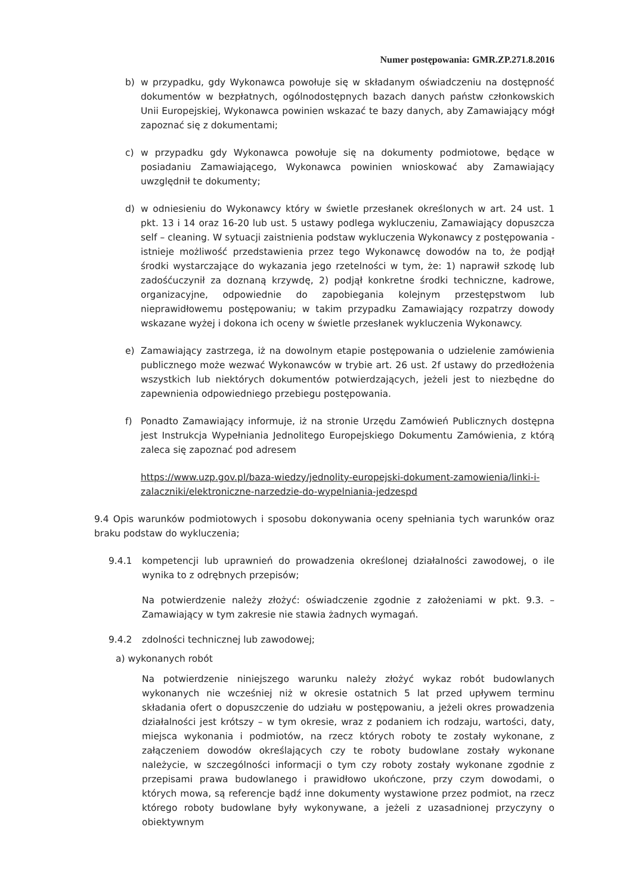Numer postępowania: GMR.ZP.271.8.2016
b) w przypadku, gdy Wykonawca powołuje się w składanym oświadczeniu na dostępność dokumentów w bezpłatnych, ogólnodostępnych bazach danych państw członkowskich Unii Europejskiej, Wykonawca powinien wskazać te bazy danych, aby Zamawiający mógł zapoznać się z dokumentami;
c) w przypadku gdy Wykonawca powołuje się na dokumenty podmiotowe, będące w posiadaniu Zamawiającego, Wykonawca powinien wnioskować aby Zamawiający uwzględnił te dokumenty;
d) w odniesieniu do Wykonawcy który w świetle przesłanek określonych w art. 24 ust. 1 pkt. 13 i 14 oraz 16-20 lub ust. 5 ustawy podlega wykluczeniu, Zamawiający dopuszcza self – cleaning. W sytuacji zaistnienia podstaw wykluczenia Wykonawcy z postępowania - istnieje możliwość przedstawienia przez tego Wykonawcę dowodów na to, że podjął środki wystarczające do wykazania jego rzetelności w tym, że: 1) naprawił szkodę lub zadośćuczynił za doznaną krzywdę, 2) podjął konkretne środki techniczne, kadrowe, organizacyjne, odpowiednie do zapobiegania kolejnym przestępstwom lub nieprawidłowemu postępowaniu; w takim przypadku Zamawiający rozpatrzy dowody wskazane wyżej i dokona ich oceny w świetle przesłanek wykluczenia Wykonawcy.
e) Zamawiający zastrzega, iż na dowolnym etapie postępowania o udzielenie zamówienia publicznego może wezwać Wykonawców w trybie art. 26 ust. 2f ustawy do przedłożenia wszystkich lub niektórych dokumentów potwierdzających, jeżeli jest to niezbędne do zapewnienia odpowiedniego przebiegu postępowania.
f) Ponadto Zamawiający informuje, iż na stronie Urzędu Zamówień Publicznych dostępna jest Instrukcja Wypełniania Jednolitego Europejskiego Dokumentu Zamówienia, z którą zaleca się zapoznać pod adresem
https://www.uzp.gov.pl/baza-wiedzy/jednolity-europejski-dokument-zamowienia/linki-i-zalaczniki/elektroniczne-narzedzie-do-wypelniania-jedzespd
9.4 Opis warunków podmiotowych i sposobu dokonywania oceny spełniania tych warunków oraz braku podstaw do wykluczenia;
9.4.1 kompetencji lub uprawnień do prowadzenia określonej działalności zawodowej, o ile wynika to z odrębnych przepisów;
Na potwierdzenie należy złożyć: oświadczenie zgodnie z założeniami w pkt. 9.3. – Zamawiający w tym zakresie nie stawia żadnych wymagań.
9.4.2 zdolności technicznej lub zawodowej;
a) wykonanych robót
Na potwierdzenie niniejszego warunku należy złożyć wykaz robót budowlanych wykonanych nie wcześniej niż w okresie ostatnich 5 lat przed upływem terminu składania ofert o dopuszczenie do udziału w postępowaniu, a jeżeli okres prowadzenia działalności jest krótszy – w tym okresie, wraz z podaniem ich rodzaju, wartości, daty, miejsca wykonania i podmiotów, na rzecz których roboty te zostały wykonane, z załączeniem dowodów określających czy te roboty budowlane zostały wykonane należycie, w szczególności informacji o tym czy roboty zostały wykonane zgodnie z przepisami prawa budowlanego i prawidłowo ukończone, przy czym dowodami, o których mowa, są referencje bądź inne dokumenty wystawione przez podmiot, na rzecz którego roboty budowlane były wykonywane, a jeżeli z uzasadnionej przyczyny o obiektywnym